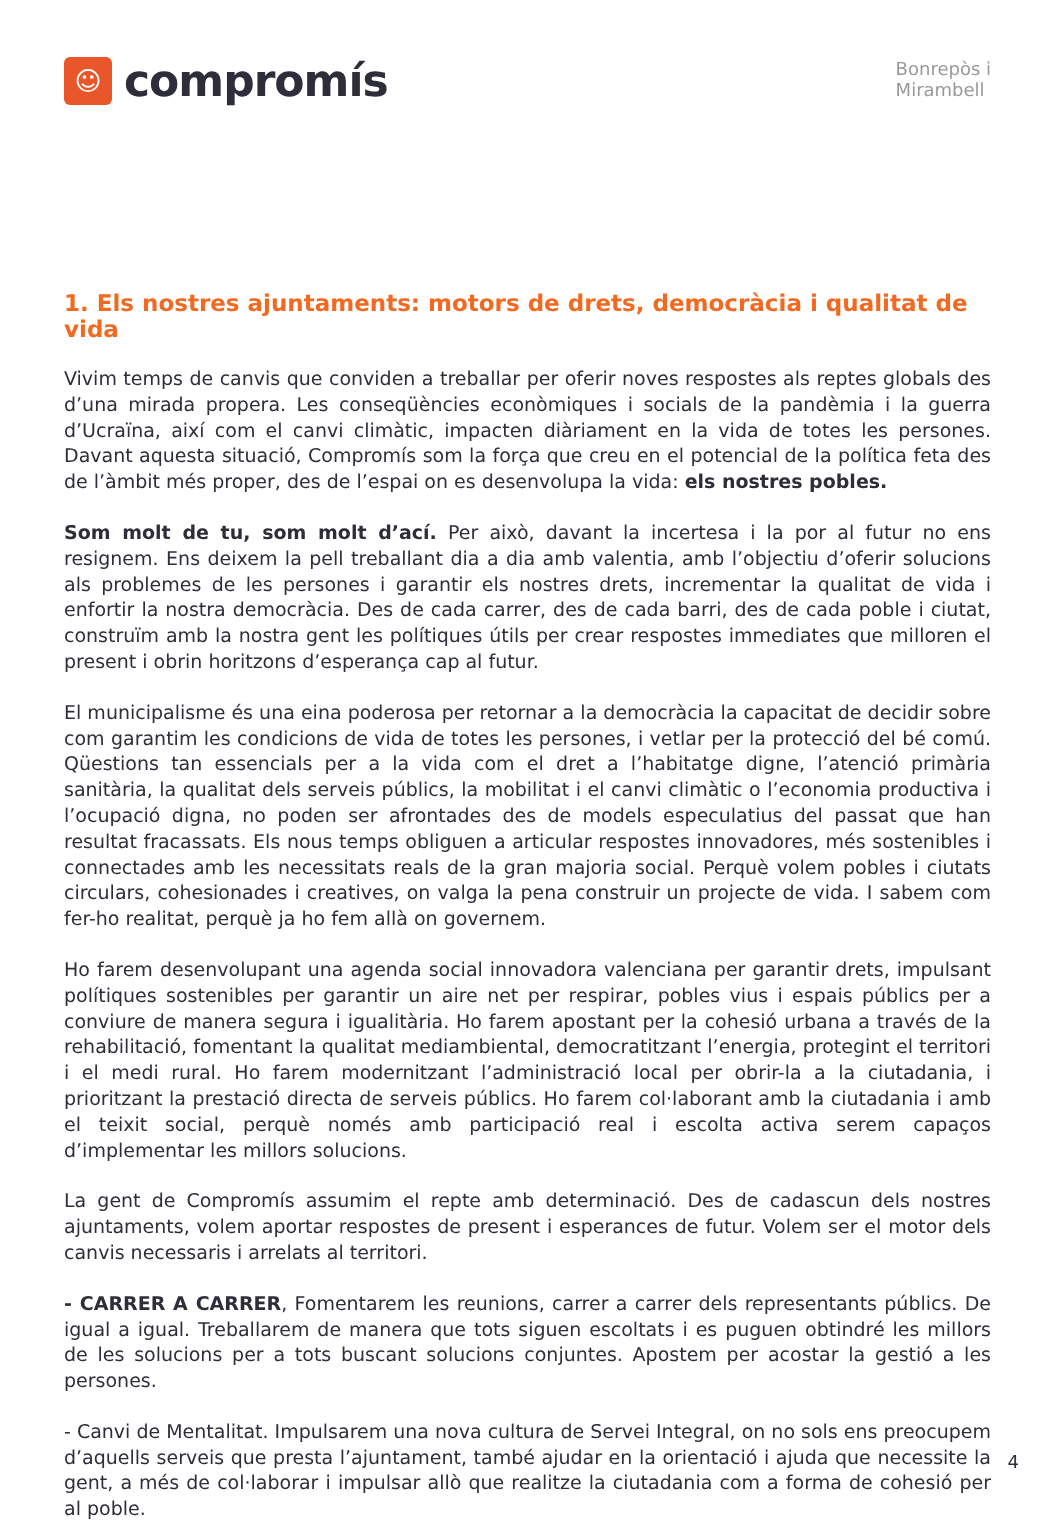☺
compromís
Bonrepòs i
Mirambell
1. Els nostres ajuntaments: motors de drets, democràcia i qualitat de vida
Vivim temps de canvis que conviden a treballar per oferir noves respostes als reptes globals des d’una mirada propera. Les conseqüències econòmiques i socials de la pandèmia i la guerra d’Ucraïna, així com el canvi climàtic, impacten diàriament en la vida de totes les persones. Davant aquesta situació, Compromís som la força que creu en el potencial de la política feta des de l’àmbit més proper, des de l’espai on es desenvolupa la vida: els nostres pobles.
Som molt de tu, som molt d’ací. Per això, davant la incertesa i la por al futur no ens resignem. Ens deixem la pell treballant dia a dia amb valentia, amb l’objectiu d’oferir solucions als problemes de les persones i garantir els nostres drets, incrementar la qualitat de vida i enfortir la nostra democràcia. Des de cada carrer, des de cada barri, des de cada poble i ciutat, construïm amb la nostra gent les polítiques útils per crear respostes immediates que milloren el present i obrin horitzons d’esperança cap al futur.
El municipalisme és una eina poderosa per retornar a la democràcia la capacitat de decidir sobre com garantim les condicions de vida de totes les persones, i vetlar per la protecció del bé comú. Qüestions tan essencials per a la vida com el dret a l’habitatge digne, l’atenció primària sanitària, la qualitat dels serveis públics, la mobilitat i el canvi climàtic o l’economia productiva i l’ocupació digna, no poden ser afrontades des de models especulatius del passat que han resultat fracassats. Els nous temps obliguen a articular respostes innovadores, més sostenibles i connectades amb les necessitats reals de la gran majoria social. Perquè volem pobles i ciutats circulars, cohesionades i creatives, on valga la pena construir un projecte de vida. I sabem com fer-ho realitat, perquè ja ho fem allà on governem.
Ho farem desenvolupant una agenda social innovadora valenciana per garantir drets, impulsant polítiques sostenibles per garantir un aire net per respirar, pobles vius i espais públics per a conviure de manera segura i igualitària. Ho farem apostant per la cohesió urbana a través de la rehabilitació, fomentant la qualitat mediambiental, democratitzant l’energia, protegint el territori i el medi rural. Ho farem modernitzant l’administració local per obrir-la a la ciutadania, i prioritzant la prestació directa de serveis públics. Ho farem col·laborant amb la ciutadania i amb el teixit social, perquè només amb participació real i escolta activa serem capaços d’implementar les millors solucions.
La gent de Compromís assumim el repte amb determinació. Des de cadascun dels nostres ajuntaments, volem aportar respostes de present i esperances de futur. Volem ser el motor dels canvis necessaris i arrelats al territori.
- CARRER A CARRER, Fomentarem les reunions, carrer a carrer dels representants públics. De igual a igual. Treballarem de manera que tots siguen escoltats i es puguen obtindré les millors de les solucions per a tots buscant solucions conjuntes. Apostem per acostar la gestió a les persones.
- Canvi de Mentalitat. Impulsarem una nova cultura de Servei Integral, on no sols ens preocupem d’aquells serveis que presta l’ajuntament, també ajudar en la orientació i ajuda que necessite la gent, a més de col·laborar i impulsar allò que realitze la ciutadania com a forma de cohesió per al poble.
4